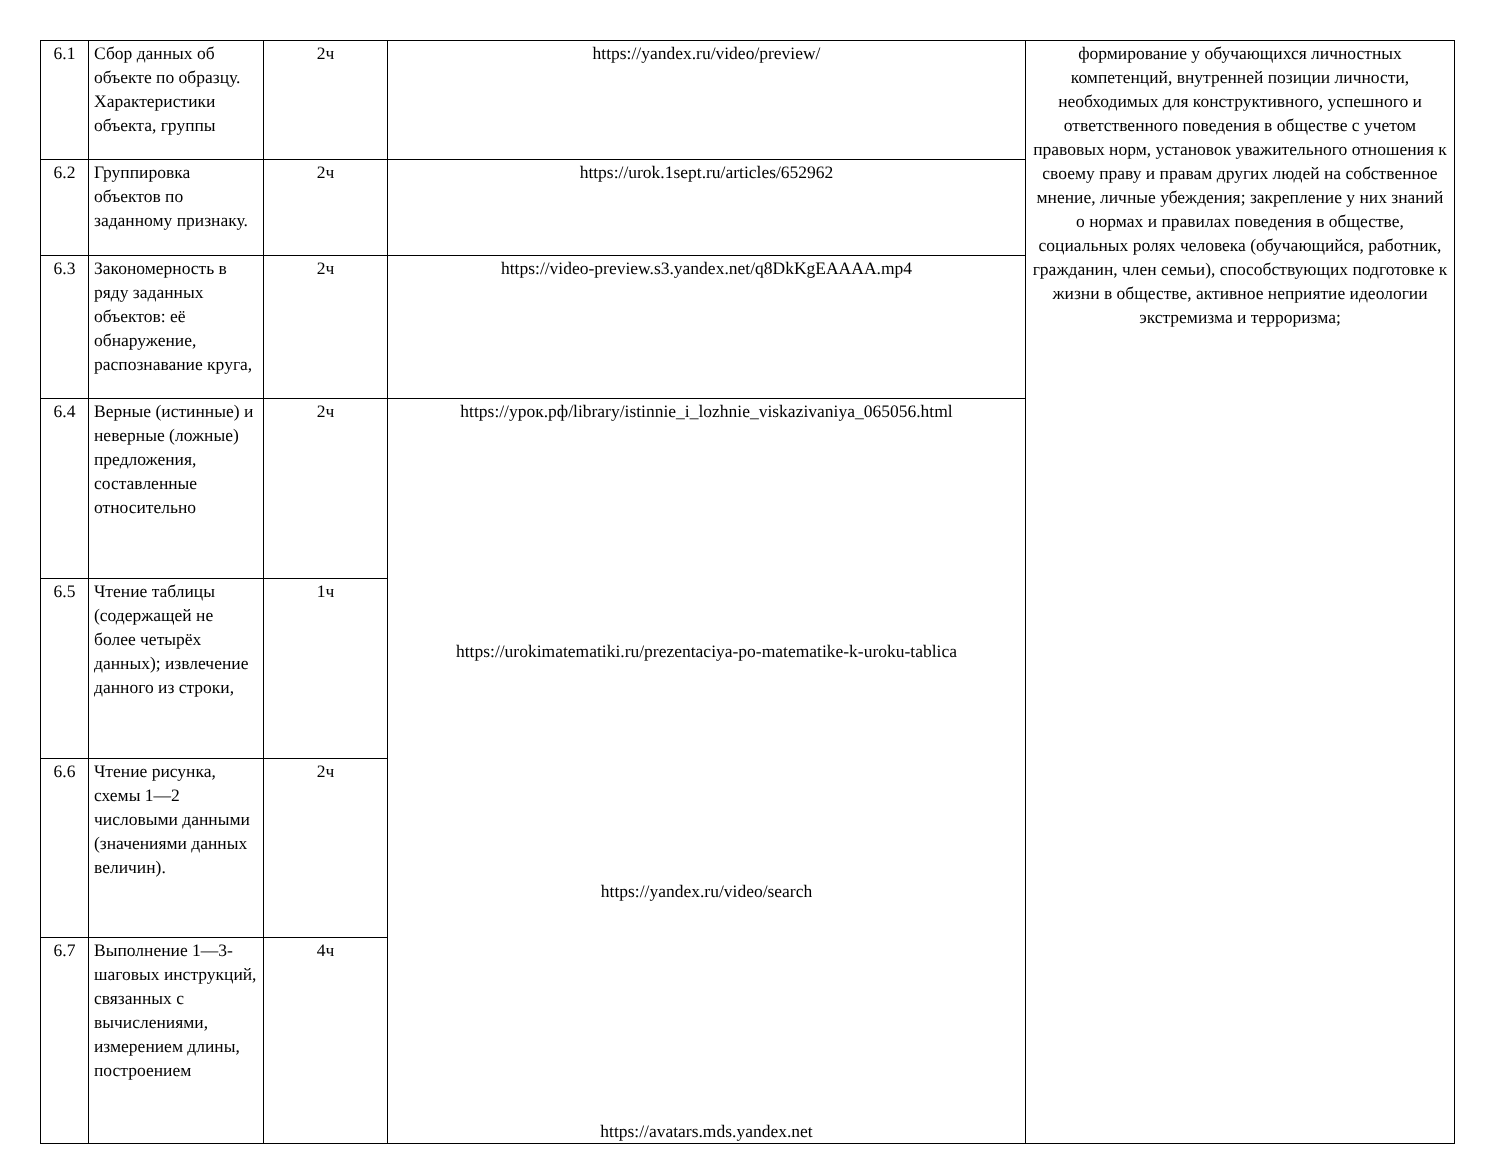| 6.1 | Сбор данных об объекте по образцу. Характеристики объекта, группы | 2ч | https://yandex.ru/video/preview/ | формирование у обучающихся личностных компетенций, внутренней позиции личности, необходимых для конструктивного, успешного и ответственного поведения в обществе с учетом правовых норм, установок уважительного отношения к своему праву и правам других людей на собственное мнение, личные убеждения; закрепление у них знаний о нормах и правилах поведения в обществе, социальных ролях человека (обучающийся, работник, гражданин, член семьи), способствующих подготовке к жизни в обществе, активное неприятие идеологии экстремизма и терроризма; |
| 6.2 | Группировка объектов по заданному признаку. | 2ч | https://urok.1sept.ru/articles/652962 | |
| 6.3 | Закономерность в ряду заданных объектов: её обнаружение, распознавание круга, | 2ч | https://video-preview.s3.yandex.net/q8DkKgEAAAA.mp4 | |
| 6.4 | Верные (истинные) и неверные (ложные) предложения, составленные относительно | 2ч | https://урок.рф/library/istinnie_i_lozhnie_viskazivaniya_065056.html https://urokimatematiki.ru/prezentaciya-po-matematike-k-uroku-tablica https://yandex.ru/video/search https://avatars.mds.yandex.net | |
| 6.5 | Чтение таблицы (содержащей не более четырёх данных); извлечение данного из строки, | 1ч | | |
| 6.6 | Чтение рисунка, схемы 1—2 числовыми данными (значениями данных величин). | 2ч | | |
| 6.7 | Выполнение 1—3-шаговых инструкций, связанных с вычислениями, измерением длины, построением | 4ч | | |